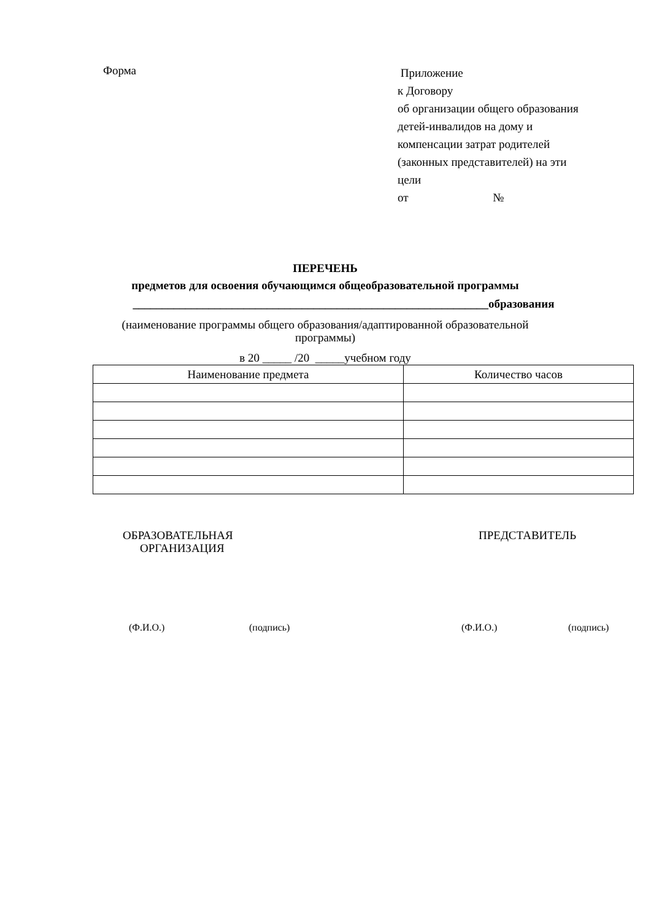Форма
Приложение
к Договору
об организации общего образования
детей-инвалидов на дому и
компенсации затрат родителей
(законных представителей) на эти
цели
от №
ПЕРЕЧЕНЬ
предметов для освоения обучающимся общеобразовательной программы
_____________________________________________________________образования
(наименование программы общего образования/адаптированной образовательной программы)
в 20 _____ /20 _____учебном году
| Наименование предмета | Количество часов |
| --- | --- |
ОБРАЗОВАТЕЛЬНАЯ
ОРГАНИЗАЦИЯ
ПРЕДСТАВИТЕЛЬ
(Ф.И.О.) (подпись) (Ф.И.О.) (подпись)